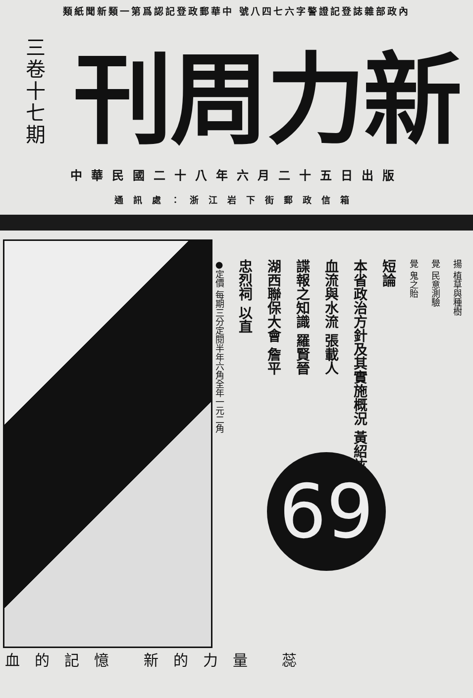類紙聞新類一第爲認記登政郵華中 號八四七六字警證記登誌雜部政內
三卷十七期
刊周力新
中華民國二十八年六月二十五日出版
通訊處：浙江岩下街郵政信箱
揚 植草與種樹
覺 民意測驗
覺 鬼之貽
短論
本省政治方針及其實施概況 黃紹竑
血流與水流 張載人
諜報之知識 羅賢晉
湖西聯保大會 詹平
忠烈祠 以直
●定價 每期三分定閱半年六角全年一元二角
69
血的記憶 新的力量 蕊